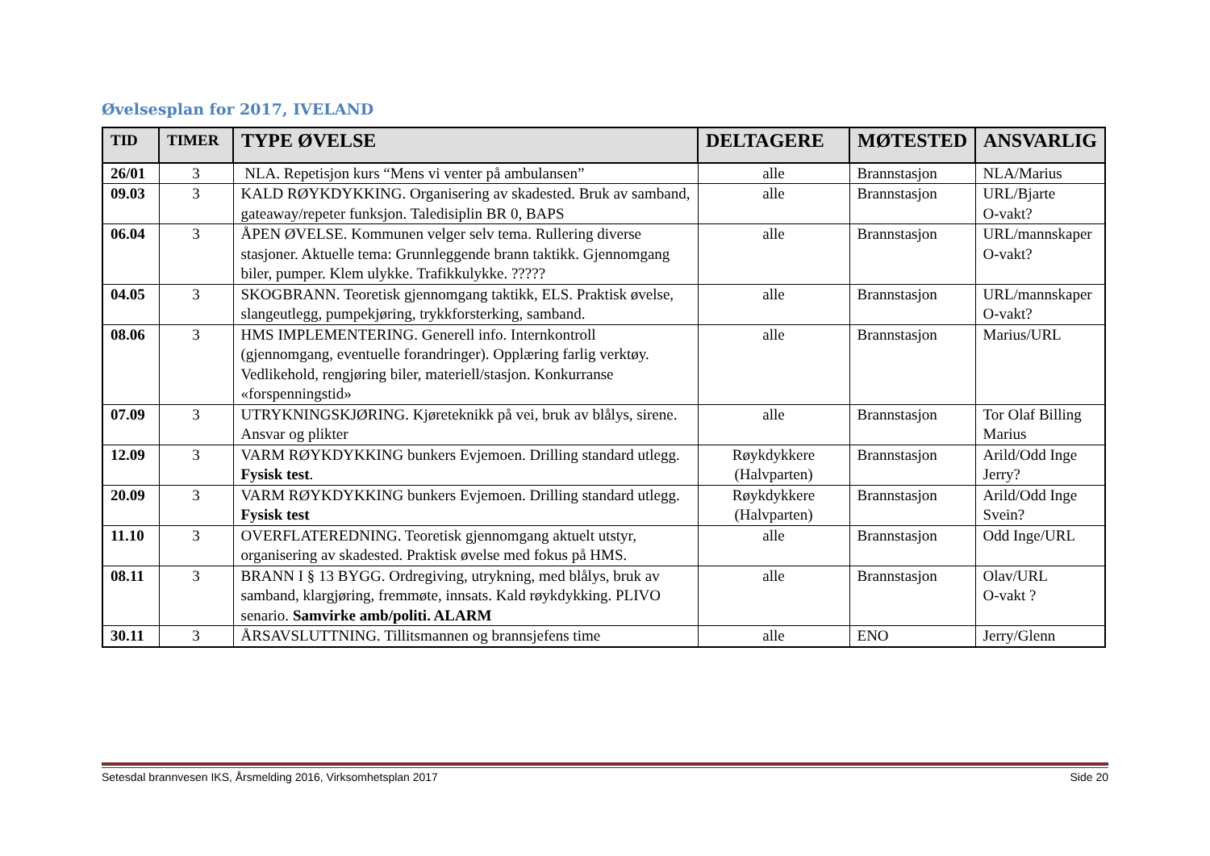Øvelsesplan for 2017, IVELAND
| TID | TIMER | TYPE ØVELSE | DELTAGERE | MØTESTED | ANSVARLIG |
| --- | --- | --- | --- | --- | --- |
| 26/01 | 3 | NLA. Repetisjon kurs “Mens vi venter på ambulansen” | alle | Brannstasjon | NLA/Marius |
| 09.03 | 3 | KALD RØYKDYKKING. Organisering av skadested. Bruk av samband, gateaway/repeter funksjon. Taledisiplin BR 0, BAPS | alle | Brannstasjon | URL/Bjarte O-vakt? |
| 06.04 | 3 | ÅPEN ØVELSE. Kommunen velger selv tema. Rullering diverse stasjoner. Aktuelle tema: Grunnleggende brann taktikk. Gjennomgang biler, pumper. Klem ulykke. Trafikkulykke. ????? | alle | Brannstasjon | URL/mannskaper O-vakt? |
| 04.05 | 3 | SKOGBRANN. Teoretisk gjennomgang taktikk, ELS. Praktisk øvelse, slangeutlegg, pumpekjøring, trykkforsterking, samband. | alle | Brannstasjon | URL/mannskaper O-vakt? |
| 08.06 | 3 | HMS IMPLEMENTERING. Generell info. Internkontroll (gjennomgang, eventuelle forandringer). Opplæring farlig verktøy. Vedlikehold, rengjøring biler, materiell/stasjon. Konkurranse «forspenningstid» | alle | Brannstasjon | Marius/URL |
| 07.09 | 3 | UTRYKNINGSKJØRING. Kjøreteknikk på vei, bruk av blålys, sirene. Ansvar og plikter | alle | Brannstasjon | Tor Olaf Billing Marius |
| 12.09 | 3 | VARM RØYKDYKKING bunkers Evjemoen. Drilling standard utlegg. Fysisk test . | Røykdykkere (Halvparten) | Brannstasjon | Arild/Odd Inge Jerry? |
| 20.09 | 3 | VARM RØYKDYKKING bunkers Evjemoen. Drilling standard utlegg. Fysisk test | Røykdykkere (Halvparten) | Brannstasjon | Arild/Odd Inge Svein? |
| 11.10 | 3 | OVERFLATEREDNING. Teoretisk gjennomgang aktuelt utstyr, organisering av skadested. Praktisk øvelse med fokus på HMS. | alle | Brannstasjon | Odd Inge/URL |
| 08.11 | 3 | BRANN I § 13 BYGG. Ordregiving, utrykning, med blålys, bruk av samband, klargjøring, fremmøte, innsats. Kald røykdykking. PLIVO senario. Samvirke amb/politi. ALARM | alle | Brannstasjon | Olav/URL O-vakt ? |
| 30.11 | 3 | ÅRSAVSLUTTNING. Tillitsmannen og brannsjefens time | alle | ENO | Jerry/Glenn |
Setesdal brannvesen IKS, Årsmelding 2016, Virksomhetsplan 2017 Side 20